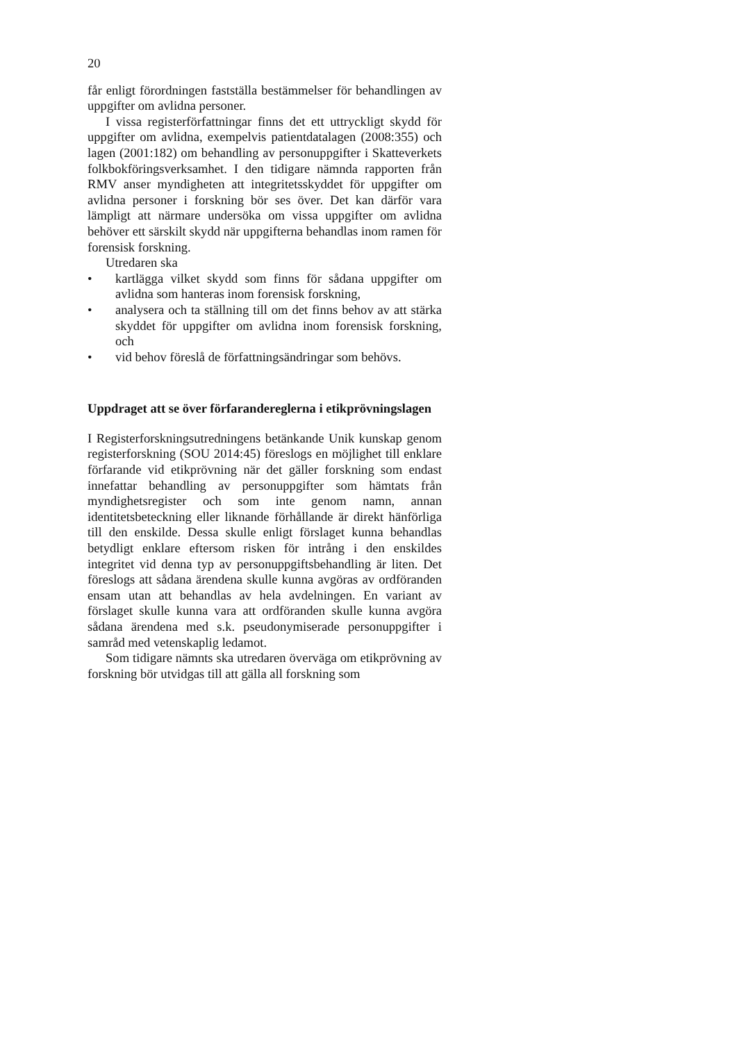20
får enligt förordningen fastställa bestämmelser för behandlingen av uppgifter om avlidna personer.
I vissa registerförfattningar finns det ett uttryckligt skydd för uppgifter om avlidna, exempelvis patientdatalagen (2008:355) och lagen (2001:182) om behandling av personuppgifter i Skatteverkets folkbokföringsverksamhet. I den tidigare nämnda rapporten från RMV anser myndigheten att integritetsskyddet för uppgifter om avlidna personer i forskning bör ses över. Det kan därför vara lämpligt att närmare undersöka om vissa uppgifter om avlidna behöver ett särskilt skydd när uppgifterna behandlas inom ramen för forensisk forskning.
Utredaren ska
• kartlägga vilket skydd som finns för sådana uppgifter om avlidna som hanteras inom forensisk forskning,
• analysera och ta ställning till om det finns behov av att stärka skyddet för uppgifter om avlidna inom forensisk forskning, och
• vid behov föreslå de författningsändringar som behövs.
Uppdraget att se över förfarandereglerna i etikprövningslagen
I Registerforskningsutredningens betänkande Unik kunskap genom registerforskning (SOU 2014:45) föreslogs en möjlighet till enklare förfarande vid etikprövning när det gäller forskning som endast innefattar behandling av personuppgifter som hämtats från myndighetsregister och som inte genom namn, annan identitetsbeteckning eller liknande förhållande är direkt hänförliga till den enskilde. Dessa skulle enligt förslaget kunna behandlas betydligt enklare eftersom risken för intrång i den enskildes integritet vid denna typ av personuppgiftsbehandling är liten. Det föreslogs att sådana ärendena skulle kunna avgöras av ordföranden ensam utan att behandlas av hela avdelningen. En variant av förslaget skulle kunna vara att ordföranden skulle kunna avgöra sådana ärendena med s.k. pseudonymiserade personuppgifter i samråd med vetenskaplig ledamot.
Som tidigare nämnts ska utredaren överväga om etikprövning av forskning bör utvidgas till att gälla all forskning som